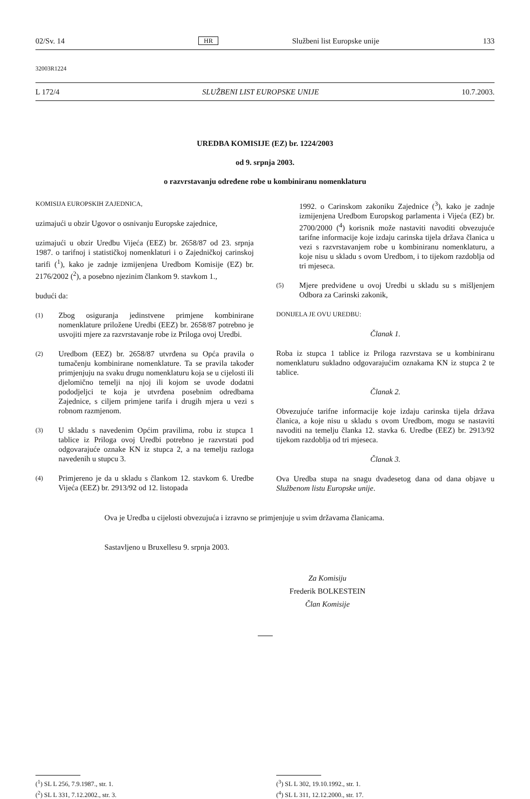02/Sv. 14 HR Službeni list Europske unije 133
32003R1224
L 172/4 SLUŽBENI LIST EUROPSKE UNIJE 10.7.2003.
UREDBA KOMISIJE (EZ) br. 1224/2003
od 9. srpnja 2003.
o razvrstavanju određene robe u kombiniranu nomenklaturu
KOMISIJA EUROPSKIH ZAJEDNICA,
uzimajući u obzir Ugovor o osnivanju Europske zajednice,
uzimajući u obzir Uredbu Vijeća (EEZ) br. 2658/87 od 23. srpnja 1987. o tarifnoj i statističkoj nomenklaturi i o Zajedničkoj carinskoj tarifi (<sup>1</sup>), kako je zadnje izmijenjena Uredbom Komisije (EZ) br. 2176/2002 (<sup>2</sup>), a posebno njezinim člankom 9. stavkom 1.,
budući da:
(1)
Zbog osiguranja jedinstvene primjene kombinirane nomenklature priložene Uredbi (EEZ) br. 2658/87 potrebno je usvojiti mjere za razvrstavanje robe iz Priloga ovoj Uredbi.
(2)
Uredbom (EEZ) br. 2658/87 utvrđena su Opća pravila o tumačenju kombinirane nomenklature. Ta se pravila također primjenjuju na svaku drugu nomenklaturu koja se u cijelosti ili djelomično temelji na njoj ili kojom se uvode dodatni pododjeljci te koja je utvrđena posebnim odredbama Zajednice, s ciljem primjene tarifa i drugih mjera u vezi s robnom razmjenom.
(3)
U skladu s navedenim Općim pravilima, robu iz stupca 1 tablice iz Priloga ovoj Uredbi potrebno je razvrstati pod odgovarajuće oznake KN iz stupca 2, a na temelju razloga navedenih u stupcu 3.
(4)
Primjereno je da u skladu s člankom 12. stavkom 6. Uredbe Vijeća (EEZ) br. 2913/92 od 12. listopada
1992. o Carinskom zakoniku Zajednice (<sup>3</sup>), kako je zadnje izmijenjena Uredbom Europskog parlamenta i Vijeća (EZ) br. 2700/2000 (<sup>4</sup>) korisnik može nastaviti navoditi obvezujuće tarifne informacije koje izdaju carinska tijela država članica u vezi s razvrstavanjem robe u kombiniranu nomenklaturu, a koje nisu u skladu s ovom Uredbom, i to tijekom razdoblja od tri mjeseca.
(5)
Mjere predviđene u ovoj Uredbi u skladu su s mišljenjem Odbora za Carinski zakonik,
DONIJELA JE OVU UREDBU:
Članak 1.
Roba iz stupca 1 tablice iz Priloga razvrstava se u kombiniranu nomenklaturu sukladno odgovarajućim oznakama KN iz stupca 2 te tablice.
Članak 2.
Obvezujuće tarifne informacije koje izdaju carinska tijela država članica, a koje nisu u skladu s ovom Uredbom, mogu se nastaviti navoditi na temelju članka 12. stavka 6. Uredbe (EEZ) br. 2913/92 tijekom razdoblja od tri mjeseca.
Članak 3.
Ova Uredba stupa na snagu dvadesetog dana od dana objave u Službenom listu Europske unije.
Ova je Uredba u cijelosti obvezujuća i izravno se primjenjuje u svim državama članicama.
Sastavljeno u Bruxellesu 9. srpnja 2003.
Za Komisiju
Frederik BOLKESTEIN
Član Komisije
(<sup>1</sup>) SL L 256, 7.9.1987., str. 1.
(<sup>2</sup>) SL L 331, 7.12.2002., str. 3.
(<sup>3</sup>) SL L 302, 19.10.1992., str. 1.
(<sup>4</sup>) SL L 311, 12.12.2000., str. 17.